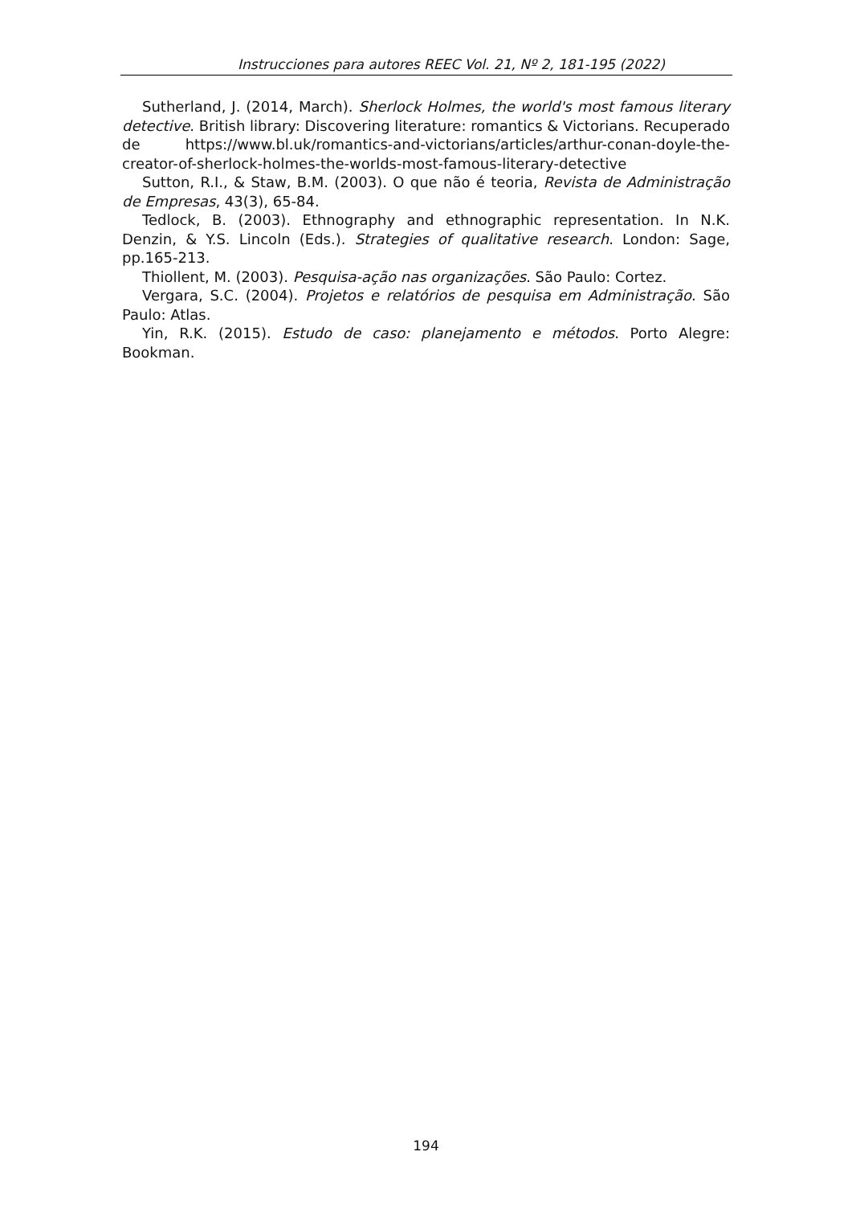Instrucciones para autores REEC Vol. 21, Nº 2, 181-195 (2022)
Sutherland, J. (2014, March). Sherlock Holmes, the world's most famous literary detective. British library: Discovering literature: romantics & Victorians. Recuperado de https://www.bl.uk/romantics-and-victorians/articles/arthur-conan-doyle-the-creator-of-sherlock-holmes-the-worlds-most-famous-literary-detective
Sutton, R.I., & Staw, B.M. (2003). O que não é teoria, Revista de Administração de Empresas, 43(3), 65-84.
Tedlock, B. (2003). Ethnography and ethnographic representation. In N.K. Denzin, & Y.S. Lincoln (Eds.). Strategies of qualitative research. London: Sage, pp.165-213.
Thiollent, M. (2003). Pesquisa-ação nas organizações. São Paulo: Cortez.
Vergara, S.C. (2004). Projetos e relatórios de pesquisa em Administração. São Paulo: Atlas.
Yin, R.K. (2015). Estudo de caso: planejamento e métodos. Porto Alegre: Bookman.
194